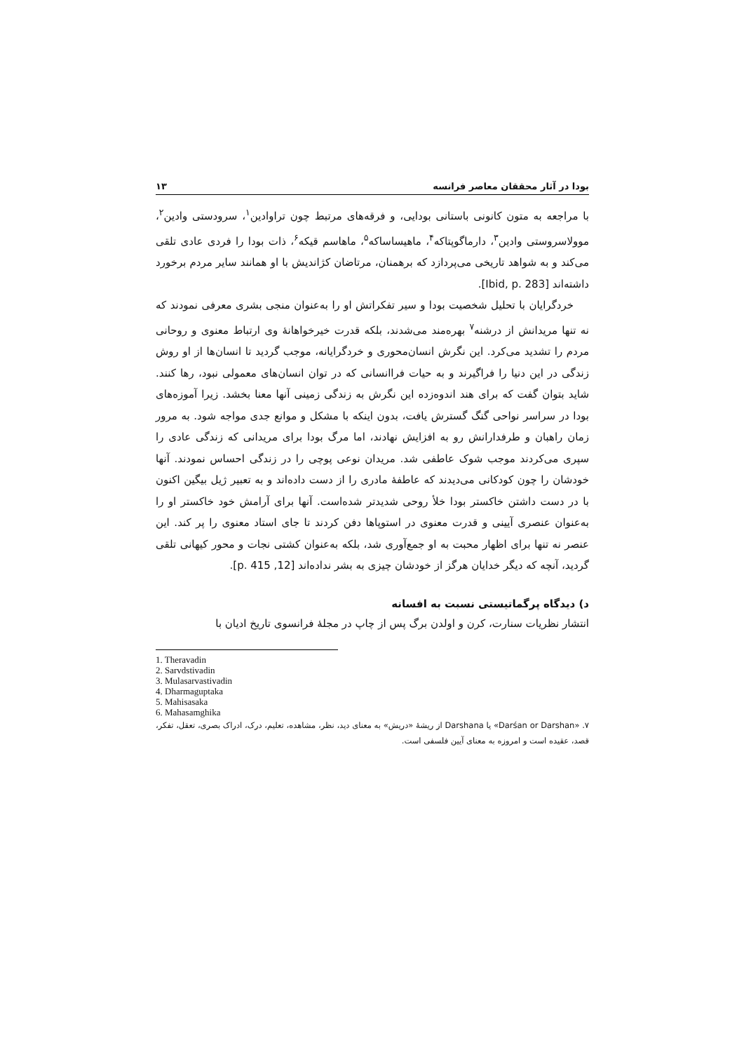بودا در آثار محققان معاصر فرانسه ۱۳
با مراجعه به متون کانونی باستانی بودایی، و فرقه‌های مرتبط چون تراوادین<sup>۱</sup>، سرودستی وادین<sup>۲</sup>، موولاسروستی وادین<sup>۳</sup>، دارماگوپتاکه<sup>۴</sup>، ماهیساساکه<sup>۵</sup>، ماهاسم قیکه<sup>۶</sup>، ذات بودا را فردی عادی تلقی می‌کند و به شواهد تاریخی می‌پردازد که برهمنان، مرتاضان کژاندیش با او همانند سایر مردم برخورد داشته‌اند [Ibid, p. 283].
خردگرایان با تحلیل شخصیت بودا و سیر تفکراتش او را به‌عنوان منجی بشری معرفی نمودند که نه تنها مریدانش از درشنه<sup>۷</sup> بهره‌مند می‌شدند، بلکه قدرت خیرخواهانهٔ وی ارتباط معنوی و روحانی مردم را تشدید می‌کرد. این نگرش انسان‌محوری و خردگرایانه، موجب گردید تا انسان‌ها از او روش زندگی در این دنیا را فراگیرند و به حیات فراانسانی که در توان انسان‌های معمولی نبود، رها کنند. شاید بتوان گفت که برای هند اندوه‌زده این نگرش به زندگی زمینی آنها معنا بخشد. زیرا آموزه‌های بودا در سراسر نواحی گنگ گسترش یافت، بدون اینکه با مشکل و موانع جدی مواجه شود. به مرور زمان راهبان و طرفدارانش رو به افزایش نهادند، اما مرگ بودا برای مریدانی که زندگی عادی را سپری می‌کردند موجب شوک عاطفی شد. مریدان نوعی پوچی را در زندگی احساس نمودند. آنها خودشان را چون کودکانی می‌دیدند که عاطفهٔ مادری را از دست داده‌اند و به تعبیر ژیل بیگین اکنون با در دست داشتن خاکستر بودا خلأ روحی شدیدتر شده‌است. آنها برای آرامش خود خاکستر او را به‌عنوان عنصری آیینی و قدرت معنوی در استوپاها دفن کردند تا جای استاد معنوی را پر کند. این عنصر نه تنها برای اظهار محبت به او جمع‌آوری شد، بلکه به‌عنوان کشتی نجات و محور کیهانی تلقی گردید، آنچه که دیگر خدایان هرگز از خودشان چیزی به بشر نداده‌اند [12, p. 415].
د) دیدگاه پرگماتیستی نسبت به افسانه
انتشار نظریات سنارت، کرن و اولدن برگ پس از چاپ در مجلهٔ فرانسوی تاریخ ادیان با
1. Theravadin
2. Sarvdstivadin
3. Mulasarvastivadin
4. Dharmaguptaka
5. Mahisasaka
6. Mahasamghika
۷. «Darśan or Darshan» یا Darshana از ریشهٔ «دریش» به معنای دید، نظر، مشاهده، تعلیم، درک، ادراک بصری، تعقل، تفکر، قصد، عقیده است و امروزه به معنای آیین فلسفی است.